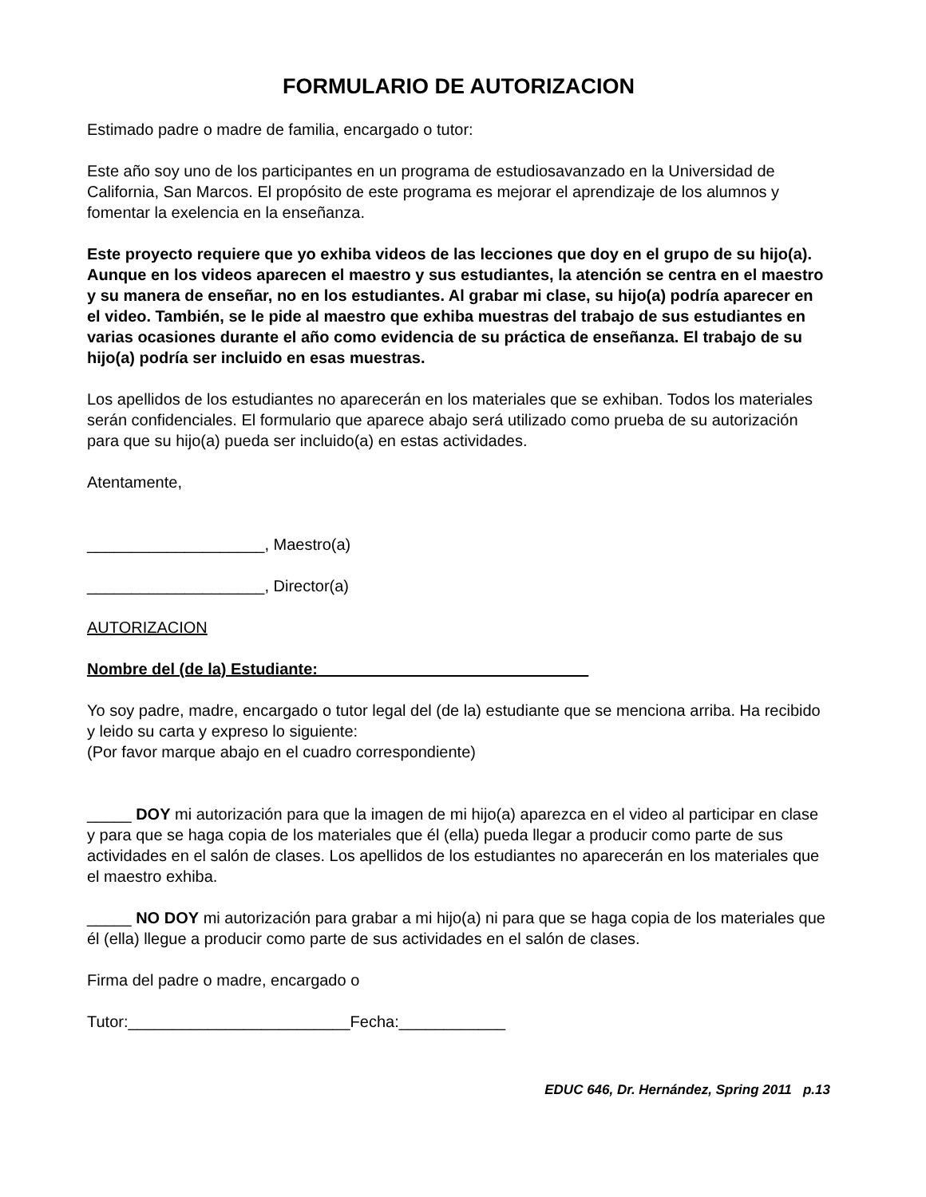FORMULARIO DE AUTORIZACION
Estimado padre o madre de familia, encargado o tutor:
Este año soy uno de los participantes en un programa de estudiosavanzado en la Universidad de California, San Marcos. El propósito de este programa es mejorar el aprendizaje de los alumnos y fomentar la exelencia en la enseñanza.
Este proyecto requiere que yo exhiba videos de las lecciones que doy en el grupo de su hijo(a). Aunque en los videos aparecen el maestro y sus estudiantes, la atención se centra en el maestro y su manera de enseñar, no en los estudiantes. Al grabar mi clase, su hijo(a) podría aparecer en el video. También, se le pide al maestro que exhiba muestras del trabajo de sus estudiantes en varias ocasiones durante el año como evidencia de su práctica de enseñanza. El trabajo de su hijo(a) podría ser incluido en esas muestras.
Los apellidos de los estudiantes no aparecerán en los materiales que se exhiban. Todos los materiales serán confidenciales. El formulario que aparece abajo será utilizado como prueba de su autorización para que su hijo(a) pueda ser incluido(a) en estas actividades.
Atentamente,
____________________, Maestro(a)
____________________, Director(a)
AUTORIZACION
Nombre del (de la) Estudiante: ______________________________
Yo soy padre, madre, encargado o tutor legal del (de la) estudiante que se menciona arriba. Ha recibido y leido su carta y expreso lo siguiente:
(Por favor marque abajo en el cuadro correspondiente)
_____ DOY mi autorización para que la imagen de mi hijo(a) aparezca en el video al participar en clase y para que se haga copia de los materiales que él (ella) pueda llegar a producir como parte de sus actividades en el salón de clases. Los apellidos de los estudiantes no aparecerán en los materiales que el maestro exhiba.
_____ NO DOY mi autorización para grabar a mi hijo(a) ni para que se haga copia de los materiales que él (ella) llegue a producir como parte de sus actividades en el salón de clases.
Firma del padre o madre, encargado o
Tutor:_________________________Fecha:____________
EDUC 646, Dr. Hernández, Spring 2011 p.13